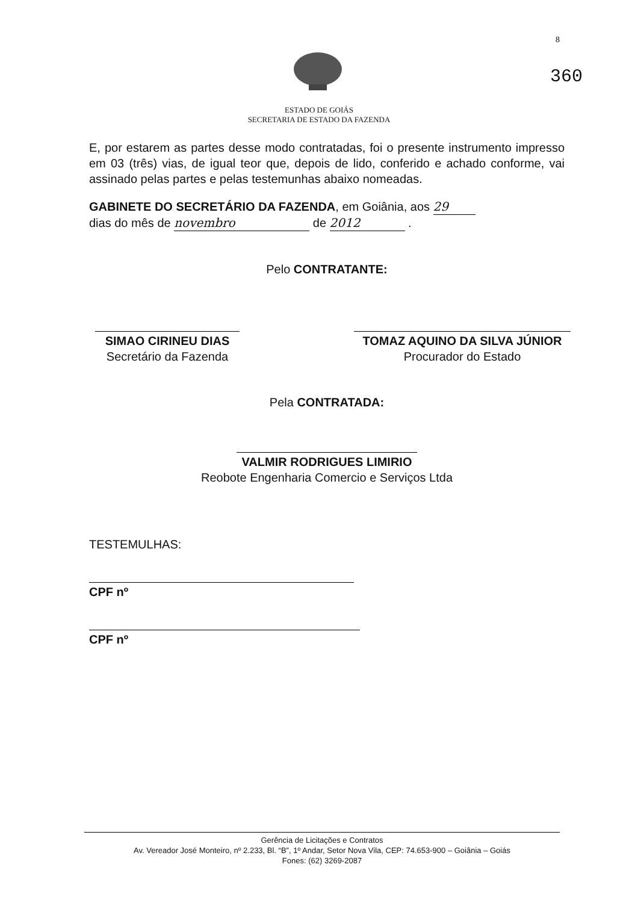8
360
ESTADO DE GOIÁS
SECRETARIA DE ESTADO DA FAZENDA
E, por estarem as partes desse modo contratadas, foi o presente instrumento impresso em 03 (três) vias, de igual teor que, depois de lido, conferido e achado conforme, vai assinado pelas partes e pelas testemunhas abaixo nomeadas.
GABINETE DO SECRETÁRIO DA FAZENDA, em Goiânia, aos 29
dias do mês de novembro de 2012 .
Pelo CONTRATANTE:
SIMAO CIRINEU DIAS
Secretário da Fazenda
TOMAZ AQUINO DA SILVA JÚNIOR
Procurador do Estado
Pela CONTRATADA:
VALMIR RODRIGUES LIMIRIO
Reobote Engenharia Comercio e Serviços Ltda
TESTEMULHAS:
CPF nº
CPF nº
Gerência de Licitações e Contratos
Av. Vereador José Monteiro, nº 2.233, Bl. “B”, 1º Andar, Setor Nova Vila, CEP: 74.653-900 – Goiânia – Goiás
Fones: (62) 3269-2087